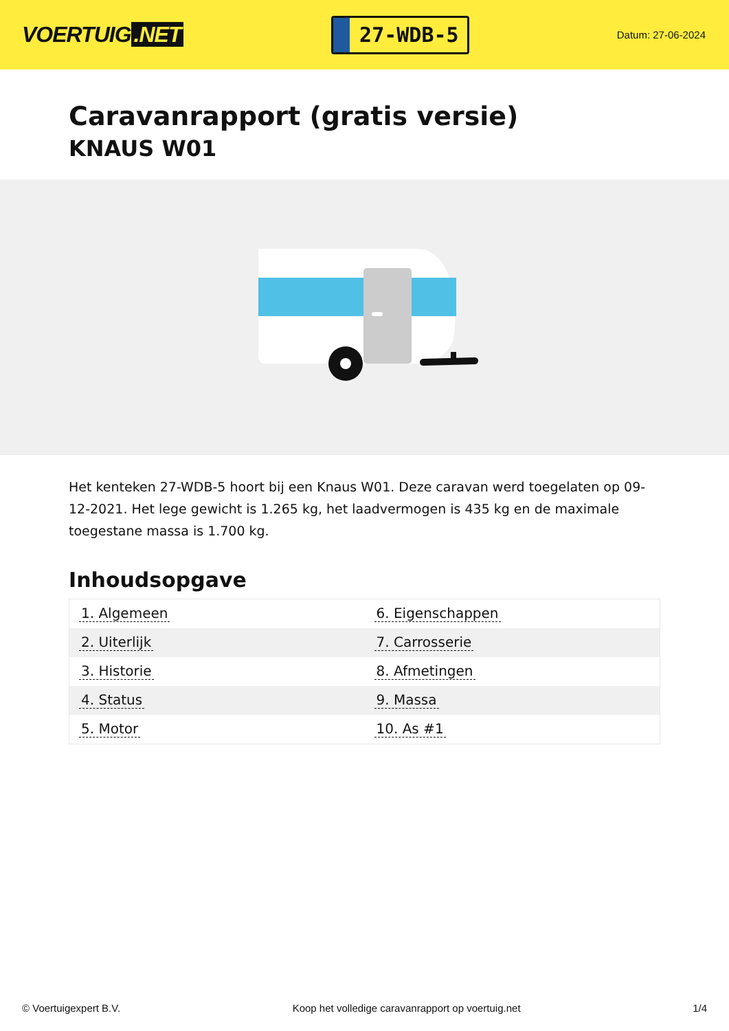VOERTUIG.NET
27-WDB-5
Datum: 27-06-2024
Caravanrapport (gratis versie)
KNAUS W01
Het kenteken 27-WDB-5 hoort bij een Knaus W01. Deze caravan werd toegelaten op 09-12-2021. Het lege gewicht is 1.265 kg, het laadvermogen is 435 kg en de maximale toegestane massa is 1.700 kg.
Inhoudsopgave
| 1. Algemeen | 6. Eigenschappen |
| 2. Uiterlijk | 7. Carrosserie |
| 3. Historie | 8. Afmetingen |
| 4. Status | 9. Massa |
| 5. Motor | 10. As #1 |
© Voertuigexpert B.V. Koop het volledige caravanrapport op voertuig.net
1/4